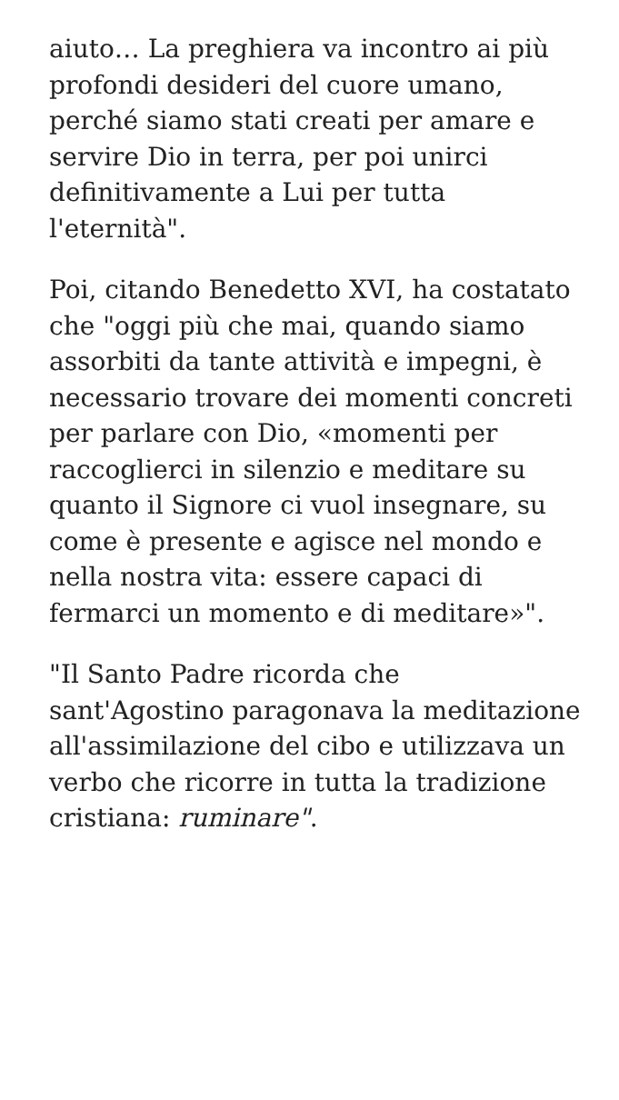aiuto… La preghiera va incontro ai più profondi desideri del cuore umano, perché siamo stati creati per amare e servire Dio in terra, per poi unirci definitivamente a Lui per tutta l'eternità".
Poi, citando Benedetto XVI, ha costatato che "oggi più che mai, quando siamo assorbiti da tante attività e impegni, è necessario trovare dei momenti concreti per parlare con Dio, «momenti per raccoglierci in silenzio e meditare su quanto il Signore ci vuol insegnare, su come è presente e agisce nel mondo e nella nostra vita: essere capaci di fermarci un momento e di meditare»".
"Il Santo Padre ricorda che sant'Agostino paragonava la meditazione all'assimilazione del cibo e utilizzava un verbo che ricorre in tutta la tradizione cristiana: ruminare".